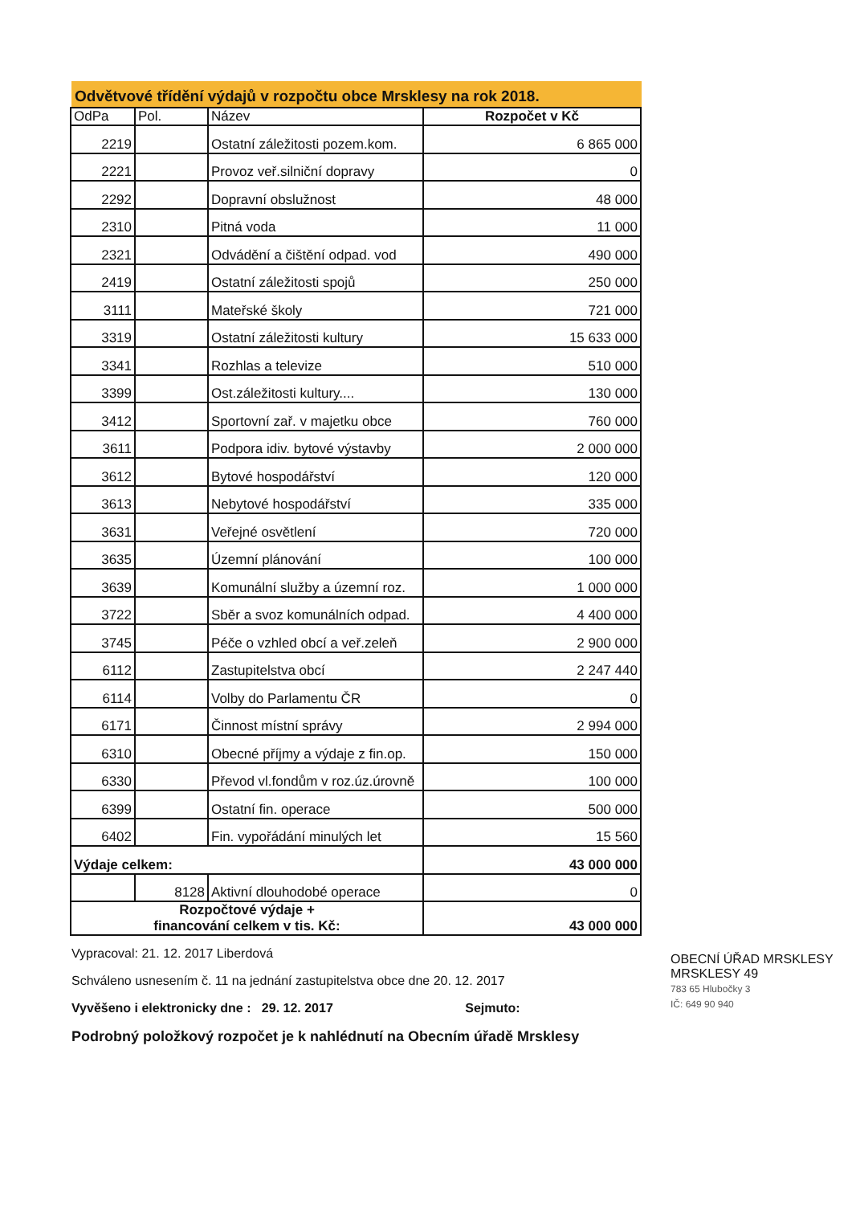Odvětvové třídění výdajů v rozpočtu obce Mrsklesy na rok 2018.
| OdPa | Pol. | Název | Rozpočet v Kč |
| --- | --- | --- | --- |
| 2219 | | Ostatní záležitosti pozem.kom. | 6 865 000 |
| 2221 | | Provoz veř.silniční dopravy | 0 |
| 2292 | | Dopravní obslužnost | 48 000 |
| 2310 | | Pitná voda | 11 000 |
| 2321 | | Odvádění a čištění odpad. vod | 490 000 |
| 2419 | | Ostatní záležitosti spojů | 250 000 |
| 3111 | | Mateřské školy | 721 000 |
| 3319 | | Ostatní záležitosti kultury | 15 633 000 |
| 3341 | | Rozhlas a televize | 510 000 |
| 3399 | | Ost.záležitosti kultury.... | 130 000 |
| 3412 | | Sportovní zař. v majetku obce | 760 000 |
| 3611 | | Podpora idiv. bytové výstavby | 2 000 000 |
| 3612 | | Bytové hospodářství | 120 000 |
| 3613 | | Nebytové hospodářství | 335 000 |
| 3631 | | Veřejné osvětlení | 720 000 |
| 3635 | | Územní plánování | 100 000 |
| 3639 | | Komunální služby a územní roz. | 1 000 000 |
| 3722 | | Sběr a svoz komunálních odpad. | 4 400 000 |
| 3745 | | Péče o vzhled obcí a veř.zeleň | 2 900 000 |
| 6112 | | Zastupitelstva obcí | 2 247 440 |
| 6114 | | Volby do Parlamentu ČR | 0 |
| 6171 | | Činnost místní správy | 2 994 000 |
| 6310 | | Obecné příjmy a výdaje z fin.op. | 150 000 |
| 6330 | | Převod vl.fondům v roz.úz.úrovně | 100 000 |
| 6399 | | Ostatní fin. operace | 500 000 |
| 6402 | | Fin. vypořádání minulých let | 15 560 |
| Výdaje celkem: | | | 43 000 000 |
| | 8128 | Aktivní dlouhodobé operace | 0 |
| Rozpočtové výdaje + financování celkem v tis. Kč: | | | 43 000 000 |
Vypracoval: 21. 12. 2017 Liberdová
Schváleno usnesením č. 11 na jednání zastupitelstva obce dne 20. 12. 2017
Vyvěšeno i elektronicky dne : 29. 12. 2017 Sejmuto:
Podrobný položkový rozpočet je k nahlédnutí na Obecním úřadě Mrsklesy
OBECNÍ ÚŘAD MRSKLESY
MRSKLESY 49
783 65 Hlubočky 3
IČ: 649 90 940